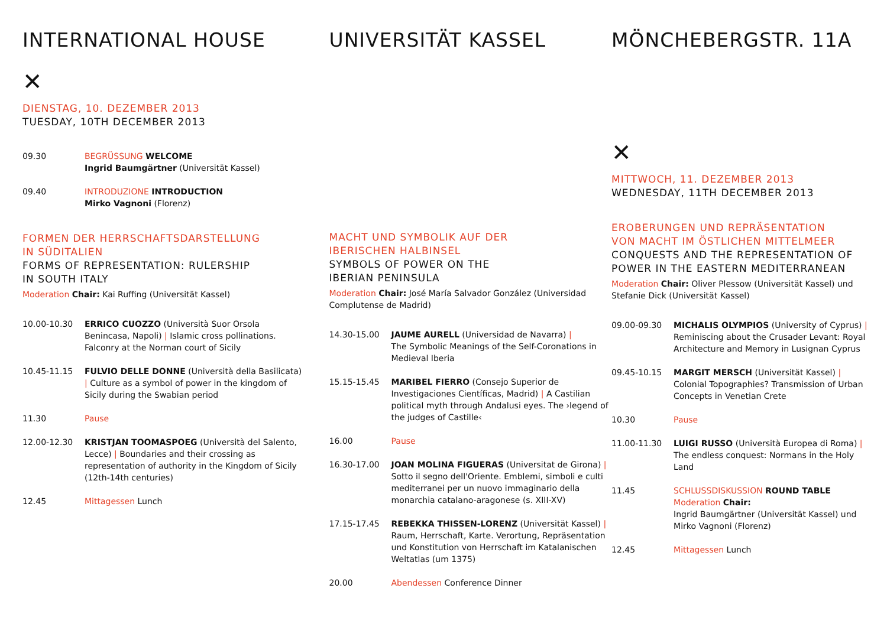INTERNATIONAL HOUSE
✕
DIENSTAG, 10. DEZEMBER 2013
TUESDAY, 10TH DECEMBER 2013
09.30 BEGRÜSSUNG WELCOME
Ingrid Baumgärtner (Universität Kassel)
09.40 INTRODUZIONE INTRODUCTION
Mirko Vagnoni (Florenz)
FORMEN DER HERRSCHAFTSDARSTELLUNG
IN SÜDITALIEN
FORMS OF REPRESENTATION: RULERSHIP
IN SOUTH ITALY
Moderation Chair: Kai Ruffing (Universität Kassel)
10.00-10.30 ERRICO CUOZZO (Università Suor Orsola Benincasa, Napoli) | Islamic cross pollinations. Falconry at the Norman court of Sicily
10.45-11.15 FULVIO DELLE DONNE (Università della Basilicata) | Culture as a symbol of power in the kingdom of Sicily during the Swabian period
11.30 Pause
12.00-12.30 KRISTJAN TOOMASPOEG (Università del Salento, Lecce) | Boundaries and their crossing as representation of authority in the Kingdom of Sicily (12th-14th centuries)
12.45 Mittagessen Lunch
UNIVERSITÄT KASSEL
MACHT UND SYMBOLIK AUF DER
IBERISCHEN HALBINSEL
SYMBOLS OF POWER ON THE
IBERIAN PENINSULA
Moderation Chair: José María Salvador González (Universidad Complutense de Madrid)
14.30-15.00 JAUME AURELL (Universidad de Navarra) |
The Symbolic Meanings of the Self-Coronations in Medieval Iberia
15.15-15.45 MARIBEL FIERRO (Consejo Superior de Investigaciones Científicas, Madrid) | A Castilian political myth through Andalusi eyes. The ›legend of the judges of Castille‹
16.00 Pause
16.30-17.00 JOAN MOLINA FIGUERAS (Universitat de Girona) | Sotto il segno dell'Oriente. Emblemi, simboli e culti mediterranei per un nuovo immaginario della monarchia catalano-aragonese (s. XIII-XV)
17.15-17.45 REBEKKA THISSEN-LORENZ (Universität Kassel) | Raum, Herrschaft, Karte. Verortung, Repräsentation und Konstitution von Herrschaft im Katalanischen Weltatlas (um 1375)
20.00 Abendessen Conference Dinner
MÖNCHEBERGSTR. 11A
✕
MITTWOCH, 11. DEZEMBER 2013
WEDNESDAY, 11TH DECEMBER 2013
EROBERUNGEN UND REPRÄSENTATION
VON MACHT IM ÖSTLICHEN MITTELMEER
CONQUESTS AND THE REPRESENTATION OF POWER IN THE EASTERN MEDITERRANEAN
Moderation Chair: Oliver Plessow (Universität Kassel) und Stefanie Dick (Universität Kassel)
09.00-09.30 MICHALIS OLYMPIOS (University of Cyprus) | Reminiscing about the Crusader Levant: Royal Architecture and Memory in Lusignan Cyprus
09.45-10.15 MARGIT MERSCH (Universität Kassel) | Colonial Topographies? Transmission of Urban Concepts in Venetian Crete
10.30 Pause
11.00-11.30 LUIGI RUSSO (Università Europea di Roma) | The endless conquest: Normans in the Holy Land
11.45 SCHLUSSDISKUSSION ROUND TABLE
Moderation Chair:
Ingrid Baumgärtner (Universität Kassel) und Mirko Vagnoni (Florenz)
12.45 Mittagessen Lunch